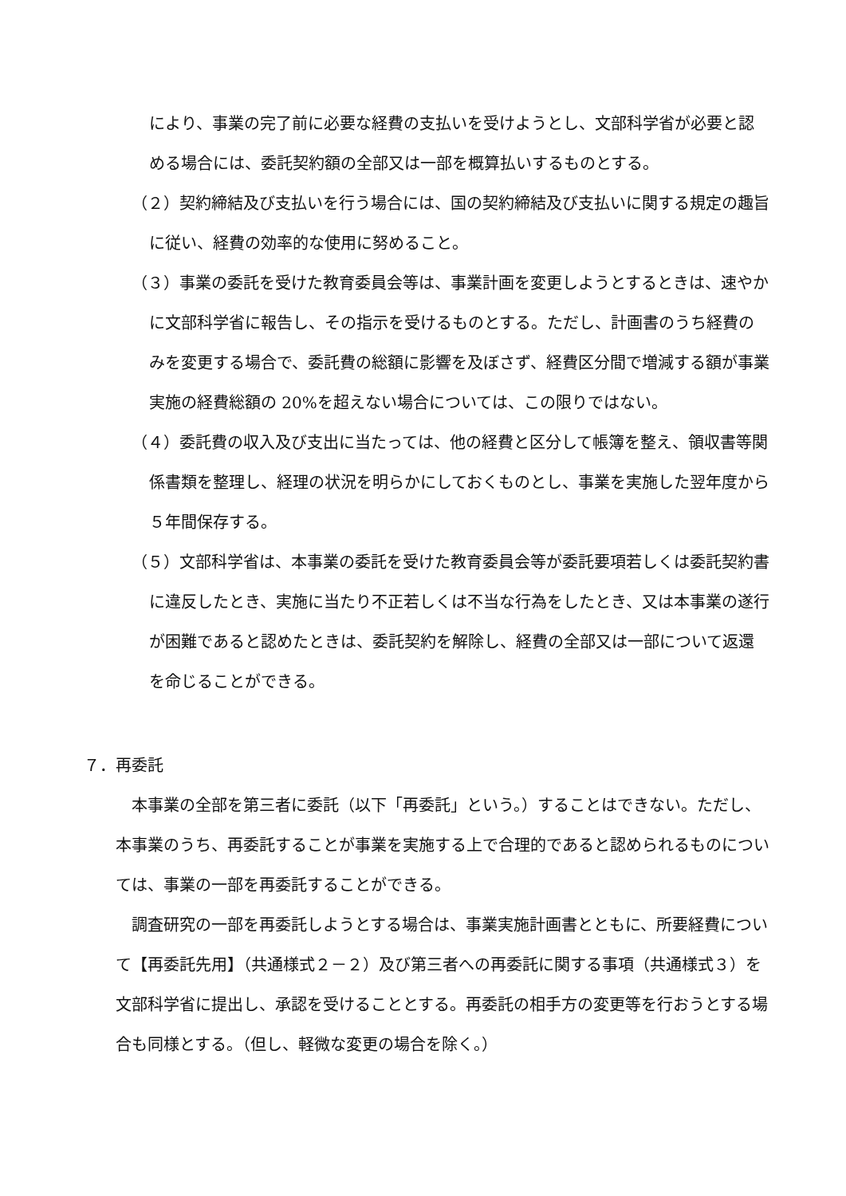により、事業の完了前に必要な経費の支払いを受けようとし、文部科学省が必要と認める場合には、委託契約額の全部又は一部を概算払いするものとする。
（２）契約締結及び支払いを行う場合には、国の契約締結及び支払いに関する規定の趣旨に従い、経費の効率的な使用に努めること。
（３）事業の委託を受けた教育委員会等は、事業計画を変更しようとするときは、速やかに文部科学省に報告し、その指示を受けるものとする。ただし、計画書のうち経費のみを変更する場合で、委託費の総額に影響を及ぼさず、経費区分間で増減する額が事業実施の経費総額の 20%を超えない場合については、この限りではない。
（４）委託費の収入及び支出に当たっては、他の経費と区分して帳簿を整え、領収書等関係書類を整理し、経理の状況を明らかにしておくものとし、事業を実施した翌年度から５年間保存する。
（５）文部科学省は、本事業の委託を受けた教育委員会等が委託要項若しくは委託契約書に違反したとき、実施に当たり不正若しくは不当な行為をしたとき、又は本事業の遂行が困難であると認めたときは、委託契約を解除し、経費の全部又は一部について返還を命じることができる。
７．再委託
本事業の全部を第三者に委託（以下「再委託」という。）することはできない。ただし、本事業のうち、再委託することが事業を実施する上で合理的であると認められるものについては、事業の一部を再委託することができる。
調査研究の一部を再委託しようとする場合は、事業実施計画書とともに、所要経費について【再委託先用】（共通様式２－２）及び第三者への再委託に関する事項（共通様式３）を文部科学省に提出し、承認を受けることとする。再委託の相手方の変更等を行おうとする場合も同様とする。（但し、軽微な変更の場合を除く。）